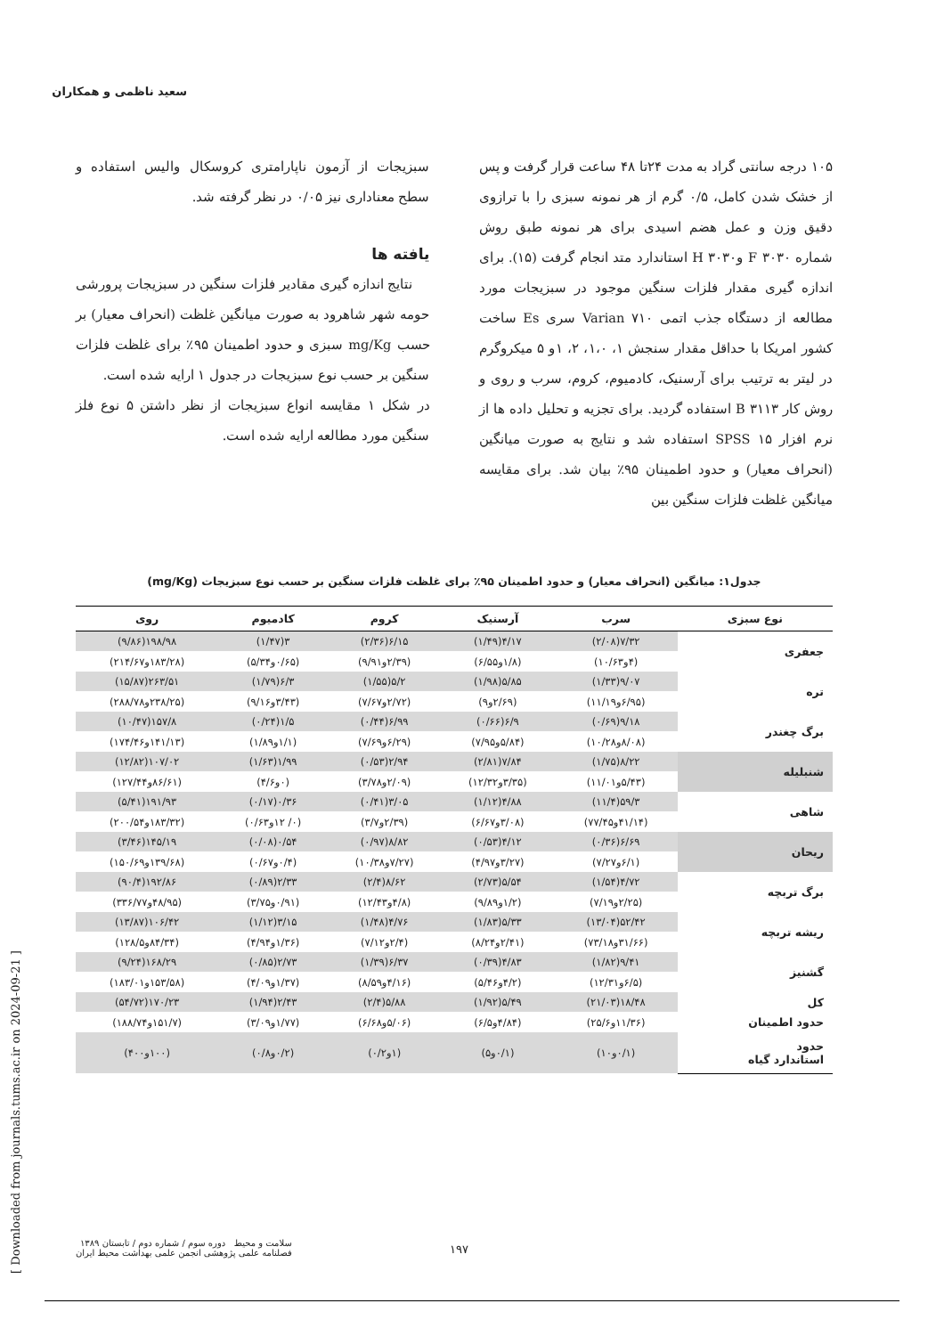سعید ناظمی و همکاران
۱۰۵ درجه سانتی گراد به مدت ۲۴تا ۴۸ ساعت قرار گرفت و پس از خشک شدن کامل، ۰/۵ گرم از هر نمونه سبزی را با ترازوی دقیق وزن و عمل هضم اسیدی برای هر نمونه طبق روش شماره ۳۰۳۰ F و۳۰۳۰ H استاندارد متد انجام گرفت (۱۵). برای اندازه گیری مقدار فلزات سنگین موجود در سبزیجات مورد مطالعه از دستگاه جذب اتمی Varian ۷۱۰ سری Es ساخت کشور امریکا با حداقل مقدار سنجش ۱، ۱،۰، ۲، ۱و ۵ میکروگرم در لیتر به ترتیب برای آرسنیک، کادمیوم، کروم، سرب و روی و روش کار ۳۱۱۳ B استفاده گردید. برای تجزیه و تحلیل داده ها از نرم افزار SPSS ۱۵ استفاده شد و نتایج به صورت میانگین (انحراف معیار) و حدود اطمینان ۹۵٪ بیان شد. برای مقایسه میانگین غلظت فلزات سنگین بین
سبزیجات از آزمون ناپارامتری کروسکال والیس استفاده و سطح معناداری نیز ۰/۰۵ در نظر گرفته شد.
یافته ها
نتایج اندازه گیری مقادیر فلزات سنگین در سبزیجات پرورشی حومه شهر شاهرود به صورت میانگین غلظت (انحراف معیار) بر حسب mg/Kg سبزی و حدود اطمینان ۹۵٪ برای غلظت فلزات سنگین بر حسب نوع سبزیجات در جدول ۱ ارایه شده است.
در شکل ۱ مقایسه انواع سبزیجات از نظر داشتن ۵ نوع فلز سنگین مورد مطالعه ارایه شده است.
جدول۱: میانگین (انحراف معیار) و حدود اطمینان ۹۵٪ برای غلظت فلزات سنگین بر حسب نوع سبزیجات (mg/Kg)
| نوع سبزی | سرب | آرسنیک | کروم | کادمیوم | روی |
| --- | --- | --- | --- | --- | --- |
| جعفری | ۷/۳۲(۲/۰۸) | ۴/۱۷(۱/۴۹) | ۶/۱۵(۲/۳۶) | ۳(۱/۴۷) | ۱۹۸/۹۸(۹/۸۶) |
| | (۴و۱۰/۶۳) | (۱/۸و۶/۵۵) | (۲/۳۹و۹/۹۱) | (۰/۶۵و۵/۳۴) | (۱۸۳/۲۸و۲۱۴/۶۷) |
| تره | ۹/۰۷(۱/۳۳) | ۵/۸۵(۱/۹۸) | ۵/۲(۱/۵۵) | ۶/۳(۱/۷۹) | ۲۶۳/۵۱(۱۵/۸۷) |
| | (۶/۹۵و۱۱/۱۹) | (۲/۶۹و۹) | (۲/۷۲و۷/۶۷) | (۳/۴۳و۹/۱۶) | (۲۳۸/۲۵و۲۸۸/۷۸) |
| برگ چغندر | ۹/۱۸(۰/۶۹) | ۶/۹(۰/۶۶) | ۶/۹۹(۰/۴۴) | ۱/۵(۰/۲۴) | ۱۵۷/۸(۱۰/۴۷) |
| | (۸/۰۸و۱۰/۲۸) | (۵/۸۴و۷/۹۵) | (۶/۲۹و۷/۶۹) | (۱/۱و۱/۸۹) | (۱۴۱/۱۳و۱۷۴/۴۶) |
| شنبلیله | ۸/۲۲(۱/۷۵) | ۷/۸۴(۲/۸۱) | ۲/۹۴(۰/۵۳) | ۱/۹۹(۱/۶۳) | ۱۰۷/۰۲(۱۲/۸۲) |
| | (۵/۴۳و۱۱/۰۱) | (۳/۳۵و۱۲/۳۲) | (۲/۰۹و۳/۷۸) | (۰و۴/۶) | (۸۶/۶۱و۱۲۷/۴۴) |
| شاهی | ۵۹/۳(۱۱/۴) | ۴/۸۸(۱/۱۲) | ۳/۰۵(۰/۴۱) | ۰/۳۶(۰/۱۷) | ۱۹۱/۹۳(۵/۴۱) |
| | (۴۱/۱۴و۷۷/۴۵) | (۳/۰۸و۶/۶۷) | (۲/۳۹و۳/۷) | (۰/ ۱۲و۰/۶۳) | (۱۸۳/۳۲و۲۰۰/۵۴) |
| ریحان | ۶/۶۹(۰/۳۶) | ۴/۱۲(۰/۵۳) | ۸/۸۲(۰/۹۷) | ۰/۵۴(۰/۰۸) | ۱۴۵/۱۹(۳/۴۶) |
| | (۶/۱و۷/۲۷) | (۳/۲۷و۴/۹۷) | (۷/۲۷و۱۰/۳۸) | (۰/۴و۰/۶۷) | (۱۳۹/۶۸و۱۵۰/۶۹) |
| برگ تربچه | ۴/۷۲(۱/۵۴) | ۵/۵۴(۲/۷۳) | ۸/۶۲(۲/۴) | ۲/۳۳(۰/۸۹) | ۱۹۲/۸۶(۹۰/۴) |
| | (۲/۲۵و۷/۱۹) | (۱/۲و۹/۸۹) | (۴/۸و۱۲/۴۳) | (۰/۹۱و۳/۷۵) | (۴۸/۹۵و۳۳۶/۷۷) |
| ریشه تربچه | ۵۲/۴۲(۱۳/۰۴) | ۵/۳۳(۱/۸۳) | ۴/۷۶(۱/۴۸) | ۳/۱۵(۱/۱۲) | ۱۰۶/۴۲(۱۳/۸۷) |
| | (۳۱/۶۶و۷۳/۱۸) | (۲/۴۱و۸/۲۴) | (۲/۴و۷/۱۲) | (۱/۳۶و۴/۹۴) | (۸۴/۳۴و۱۲۸/۵) |
| گشنیز | ۹/۴۱(۱/۸۲) | ۴/۸۳(۰/۳۹) | ۶/۳۷(۱/۳۹) | ۲/۷۳(۰/۸۵) | ۱۶۸/۲۹(۹/۲۴) |
| | (۶/۵و۱۲/۳۱) | (۴/۲و۵/۴۶) | (۴/۱۶و۸/۵۹) | (۱/۳۷و۴/۰۹) | (۱۵۳/۵۸و۱۸۳/۰۱) |
| کل | ۱۸/۴۸(۲۱/۰۳) | ۵/۴۹(۱/۹۲) | ۵/۸۸(۲/۴) | ۲/۴۳(۱/۹۴) | ۱۷۰/۲۳(۵۴/۷۲) |
| حدود اطمینان | (۱۱/۳۶و۲۵/۶) | (۴/۸۴و۶/۵) | (۵/۰۶و۶/۶۸) | (۱/۷۷و۳/۰۹) | (۱۵۱/۷و۱۸۸/۷۴) |
| حدود استاندارد گیاه | (۰/۱و۱۰) | (۰/۱و۵) | (۱و۰/۲) | (۰/۲و۰/۸) | (۱۰۰و۴۰۰) |
[ Downloaded from journals.tums.ac.ir on 2024-09-21 ]
سلامت و محیط دوره سوم / شماره دوم / تابستان ۱۳۸۹
فصلنامه علمی پژوهشی انجمن علمی بهداشت محیط ایران
۱۹۷